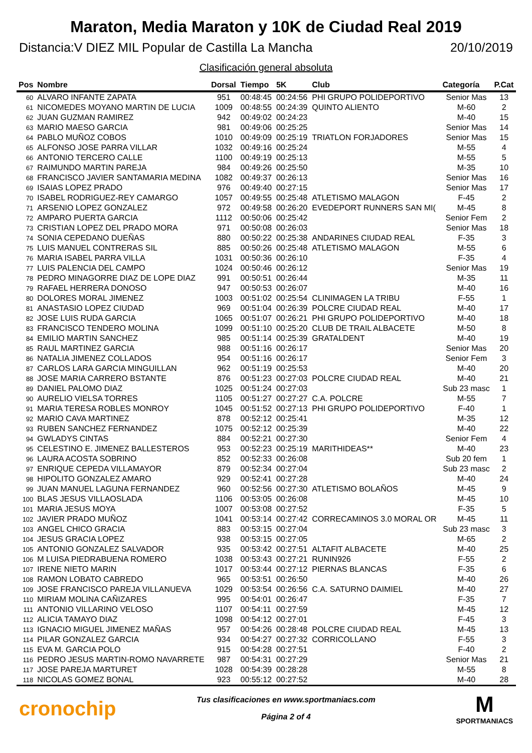Maraton, Media Maraton y 10K de Ciudad Real 2019
Distancia:V DIEZ MIL Popular de Castilla La Mancha 20/10/2019
Clasificación general absoluta
| Pos | Nombre | Dorsal | Tiempo | 5K | Club | Categoría | P.Cat |
| --- | --- | --- | --- | --- | --- | --- | --- |
| 60 | ALVARO INFANTE ZAPATA | 951 | 00:48:45 | 00:24:56 | PHI GRUPO POLIDEPORTIVO | Senior Mas | 13 |
| 61 | NICOMEDES MOYANO MARTIN DE LUCIA | 1009 | 00:48:55 | 00:24:39 | QUINTO ALIENTO | M-60 | 2 |
| 62 | JUAN GUZMAN RAMIREZ | 942 | 00:49:02 | 00:24:23 | | M-40 | 15 |
| 63 | MARIO MAESO GARCIA | 981 | 00:49:06 | 00:25:25 | | Senior Mas | 14 |
| 64 | PABLO MUÑOZ COBOS | 1010 | 00:49:09 | 00:25:19 | TRIATLON FORJADORES | Senior Mas | 15 |
| 65 | ALFONSO JOSE PARRA VILLAR | 1032 | 00:49:16 | 00:25:24 | | M-55 | 4 |
| 66 | ANTONIO TERCERO CALLE | 1100 | 00:49:19 | 00:25:13 | | M-55 | 5 |
| 67 | RAIMUNDO MARTIN PAREJA | 984 | 00:49:26 | 00:25:50 | | M-35 | 10 |
| 68 | FRANCISCO JAVIER SANTAMARIA MEDINA | 1082 | 00:49:37 | 00:26:13 | | Senior Mas | 16 |
| 69 | ISAIAS LOPEZ PRADO | 976 | 00:49:40 | 00:27:15 | | Senior Mas | 17 |
| 70 | ISABEL RODRIGUEZ-REY CAMARGO | 1057 | 00:49:55 | 00:25:48 | ATLETISMO MALAGON | F-45 | 2 |
| 71 | ARSENIO LOPEZ GONZALEZ | 972 | 00:49:58 | 00:26:20 | EVEDEPORT RUNNERS SAN MI( | M-45 | 8 |
| 72 | AMPARO PUERTA GARCIA | 1112 | 00:50:06 | 00:25:42 | | Senior Fem | 2 |
| 73 | CRISTIAN LOPEZ DEL PRADO MORA | 971 | 00:50:08 | 00:26:03 | | Senior Mas | 18 |
| 74 | SONIA CEPEDANO DUEÑAS | 880 | 00:50:22 | 00:25:38 | ANDARINES CIUDAD REAL | F-35 | 3 |
| 75 | LUIS MANUEL CONTRERAS SIL | 885 | 00:50:26 | 00:25:48 | ATLETISMO MALAGON | M-55 | 6 |
| 76 | MARIA ISABEL PARRA VILLA | 1031 | 00:50:36 | 00:26:10 | | F-35 | 4 |
| 77 | LUIS PALENCIA DEL CAMPO | 1024 | 00:50:46 | 00:26:12 | | Senior Mas | 19 |
| 78 | PEDRO MINAGORRE DIAZ DE LOPE DIAZ | 991 | 00:50:51 | 00:26:44 | | M-35 | 11 |
| 79 | RAFAEL HERRERA DONOSO | 947 | 00:50:53 | 00:26:07 | | M-40 | 16 |
| 80 | DOLORES MORAL JIMENEZ | 1003 | 00:51:02 | 00:25:54 | CLINIMAGEN LA TRIBU | F-55 | 1 |
| 81 | ANASTASIO LOPEZ CIUDAD | 969 | 00:51:04 | 00:26:39 | POLCRE CIUDAD REAL | M-40 | 17 |
| 82 | JOSE LUIS RUDA GARCIA | 1065 | 00:51:07 | 00:26:21 | PHI GRUPO POLIDEPORTIVO | M-40 | 18 |
| 83 | FRANCISCO TENDERO MOLINA | 1099 | 00:51:10 | 00:25:20 | CLUB DE TRAIL ALBACETE | M-50 | 8 |
| 84 | EMILIO MARTIN SANCHEZ | 985 | 00:51:14 | 00:25:39 | GRATALDENT | M-40 | 19 |
| 85 | RAUL MARTINEZ GARCIA | 988 | 00:51:16 | 00:26:17 | | Senior Mas | 20 |
| 86 | NATALIA JIMENEZ COLLADOS | 954 | 00:51:16 | 00:26:17 | | Senior Fem | 3 |
| 87 | CARLOS LARA GARCIA MINGUILLAN | 962 | 00:51:19 | 00:25:53 | | M-40 | 20 |
| 88 | JOSE MARIA CARRERO BSTANTE | 876 | 00:51:23 | 00:27:03 | POLCRE CIUDAD REAL | M-40 | 21 |
| 89 | DANIEL PALOMO DIAZ | 1025 | 00:51:24 | 00:27:03 | | Sub 23 masc | 1 |
| 90 | AURELIO VIELSA TORRES | 1105 | 00:51:27 | 00:27:27 | C.A. POLCRE | M-55 | 7 |
| 91 | MARIA TERESA ROBLES MONROY | 1045 | 00:51:52 | 00:27:13 | PHI GRUPO POLIDEPORTIVO | F-40 | 1 |
| 92 | MARIO CAVA MARTINEZ | 878 | 00:52:12 | 00:25:41 | | M-35 | 12 |
| 93 | RUBEN SANCHEZ FERNANDEZ | 1075 | 00:52:12 | 00:25:39 | | M-40 | 22 |
| 94 | GWLADYS CINTAS | 884 | 00:52:21 | 00:27:30 | | Senior Fem | 4 |
| 95 | CELESTINO E. JIMENEZ BALLESTEROS | 953 | 00:52:23 | 00:25:19 | MARITHIDEAS** | M-40 | 23 |
| 96 | LAURA ACOSTA SOBRINO | 852 | 00:52:33 | 00:26:08 | | Sub 20 fem | 1 |
| 97 | ENRIQUE CEPEDA VILLAMAYOR | 879 | 00:52:34 | 00:27:04 | | Sub 23 masc | 2 |
| 98 | HIPOLITO GONZALEZ AMARO | 929 | 00:52:41 | 00:27:28 | | M-40 | 24 |
| 99 | JUAN MANUEL LAGUNA FERNANDEZ | 960 | 00:52:56 | 00:27:30 | ATLETISMO BOLAÑOS | M-45 | 9 |
| 100 | BLAS JESUS VILLAOSLADA | 1106 | 00:53:05 | 00:26:08 | | M-45 | 10 |
| 101 | MARIA JESUS MOYA | 1007 | 00:53:08 | 00:27:52 | | F-35 | 5 |
| 102 | JAVIER PRADO MUÑOZ | 1041 | 00:53:14 | 00:27:42 | CORRECAMINOS 3.0 MORAL OR | M-45 | 11 |
| 103 | ANGEL CHICO GRACIA | 883 | 00:53:15 | 00:27:04 | | Sub 23 masc | 3 |
| 104 | JESUS GRACIA LOPEZ | 938 | 00:53:15 | 00:27:05 | | M-65 | 2 |
| 105 | ANTONIO GONZALEZ SALVADOR | 935 | 00:53:42 | 00:27:51 | ALTAFIT ALBACETE | M-40 | 25 |
| 106 | M LUISA PIEDRABUENA ROMERO | 1038 | 00:53:43 | 00:27:21 | RUNIN926 | F-55 | 2 |
| 107 | IRENE NIETO MARIN | 1017 | 00:53:44 | 00:27:12 | PIERNAS BLANCAS | F-35 | 6 |
| 108 | RAMON LOBATO CABREDO | 965 | 00:53:51 | 00:26:50 | | M-40 | 26 |
| 109 | JOSE FRANCISCO PAREJA VILLANUEVA | 1029 | 00:53:54 | 00:26:56 | C.A. SATURNO DAIMIEL | M-40 | 27 |
| 110 | MIRIAM MOLINA CAÑIZARES | 995 | 00:54:01 | 00:26:47 | | F-35 | 7 |
| 111 | ANTONIO VILLARINO VELOSO | 1107 | 00:54:11 | 00:27:59 | | M-45 | 12 |
| 112 | ALICIA TAMAYO DIAZ | 1098 | 00:54:12 | 00:27:01 | | F-45 | 3 |
| 113 | IGNACIO MIGUEL JIMENEZ MAÑAS | 957 | 00:54:26 | 00:28:48 | POLCRE CIUDAD REAL | M-45 | 13 |
| 114 | PILAR GONZALEZ GARCIA | 934 | 00:54:27 | 00:27:32 | CORRICOLLANO | F-55 | 3 |
| 115 | EVA M. GARCIA POLO | 915 | 00:54:28 | 00:27:51 | | F-40 | 2 |
| 116 | PEDRO JESUS MARTIN-ROMO NAVARRETE | 987 | 00:54:31 | 00:27:29 | | Senior Mas | 21 |
| 117 | JOSE PAREJA MARTURET | 1028 | 00:54:39 | 00:28:28 | | M-55 | 8 |
| 118 | NICOLAS GOMEZ BONAL | 923 | 00:55:12 | 00:27:52 | | M-40 | 28 |
cronochip
Tus clasificaciones en www.sportmaniacs.com
Página 2 of 4
M
SPORTMANIACS